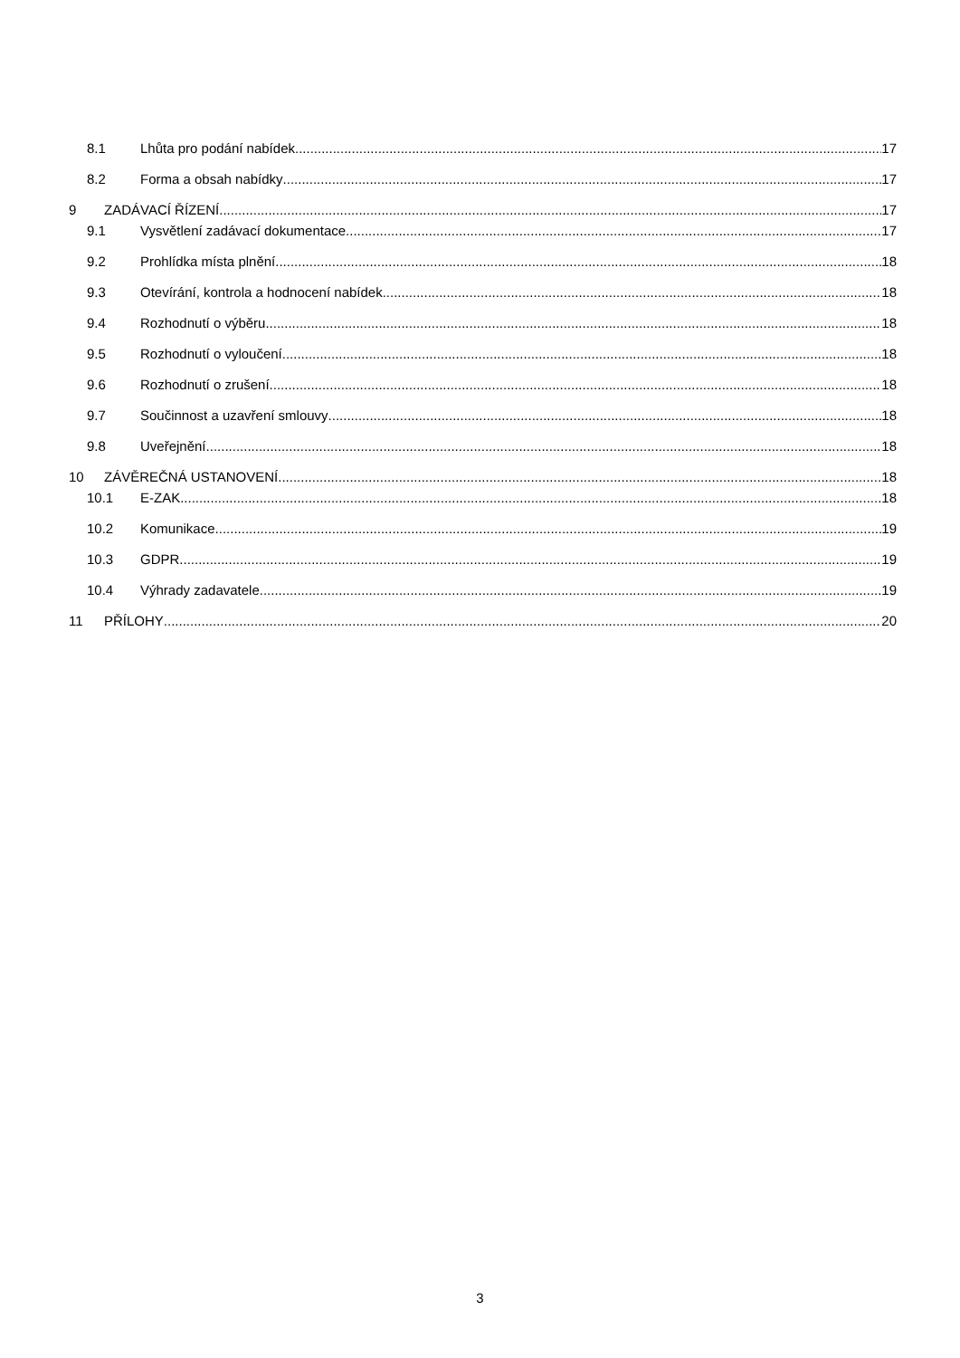8.1 Lhůta pro podání nabídek 17
8.2 Forma a obsah nabídky 17
9 ZADÁVACÍ ŘÍZENÍ 17
9.1 Vysvětlení zadávací dokumentace 17
9.2 Prohlídka místa plnění 18
9.3 Otevírání, kontrola a hodnocení nabídek 18
9.4 Rozhodnutí o výběru 18
9.5 Rozhodnutí o vyloučení 18
9.6 Rozhodnutí o zrušení 18
9.7 Součinnost a uzavření smlouvy 18
9.8 Uveřejnění 18
10 ZÁVĚREČNÁ USTANOVENÍ 18
10.1 E-ZAK 18
10.2 Komunikace 19
10.3 GDPR 19
10.4 Výhrady zadavatele 19
11 PŘÍLOHY 20
3